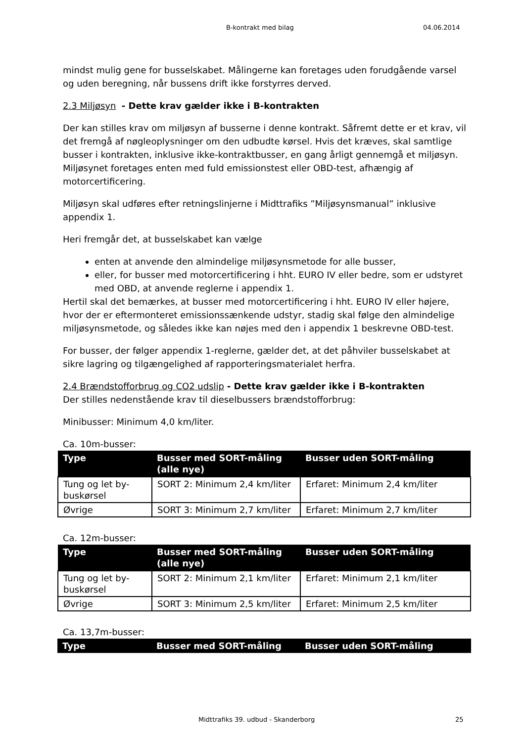B-kontrakt med bilag 04.06.2014
mindst mulig gene for busselskabet. Målingerne kan foretages uden forudgående varsel og uden beregning, når bussens drift ikke forstyrres derved.
2.3 Miljøsyn - Dette krav gælder ikke i B-kontrakten
Der kan stilles krav om miljøsyn af busserne i denne kontrakt. Såfremt dette er et krav, vil det fremgå af nøgleoplysninger om den udbudte kørsel. Hvis det kræves, skal samtlige busser i kontrakten, inklusive ikke-kontraktbusser, en gang årligt gennemgå et miljøsyn. Miljøsynet foretages enten med fuld emissionstest eller OBD-test, afhængig af motorcertificering.
Miljøsyn skal udføres efter retningslinjerne i Midttrafiks ”Miljøsynsmanual” inklusive appendix 1.
Heri fremgår det, at busselskabet kan vælge
enten at anvende den almindelige miljøsynsmetode for alle busser,
eller, for busser med motorcertificering i hht. EURO IV eller bedre, som er udstyret med OBD, at anvende reglerne i appendix 1.
Hertil skal det bemærkes, at busser med motorcertificering i hht. EURO IV eller højere, hvor der er eftermonteret emissionssænkende udstyr, stadig skal følge den almindelige miljøsynsmetode, og således ikke kan nøjes med den i appendix 1 beskrevne OBD-test.
For busser, der følger appendix 1-reglerne, gælder det, at det påhviler busselskabet at sikre lagring og tilgængelighed af rapporteringsmaterialet herfra.
2.4 Brændstofforbrug og CO2 udslip - Dette krav gælder ikke i B-kontrakten
Der stilles nedenstående krav til dieselbussers brændstofforbrug:
Minibusser: Minimum 4,0 km/liter.
Ca. 10m-busser:
| Type | Busser med SORT-måling (alle nye) | Busser uden SORT-måling |
| --- | --- | --- |
| Tung og let by-buskørsel | SORT 2: Minimum 2,4 km/liter | Erfaret: Minimum 2,4 km/liter |
| Øvrige | SORT 3: Minimum 2,7 km/liter | Erfaret: Minimum 2,7 km/liter |
Ca. 12m-busser:
| Type | Busser med SORT-måling (alle nye) | Busser uden SORT-måling |
| --- | --- | --- |
| Tung og let by-buskørsel | SORT 2: Minimum 2,1 km/liter | Erfaret: Minimum 2,1 km/liter |
| Øvrige | SORT 3: Minimum 2,5 km/liter | Erfaret: Minimum 2,5 km/liter |
Ca. 13,7m-busser:
| Type | Busser med SORT-måling | Busser uden SORT-måling |
| --- | --- | --- |
Midttrafiks 39. udbud - Skanderborg 25